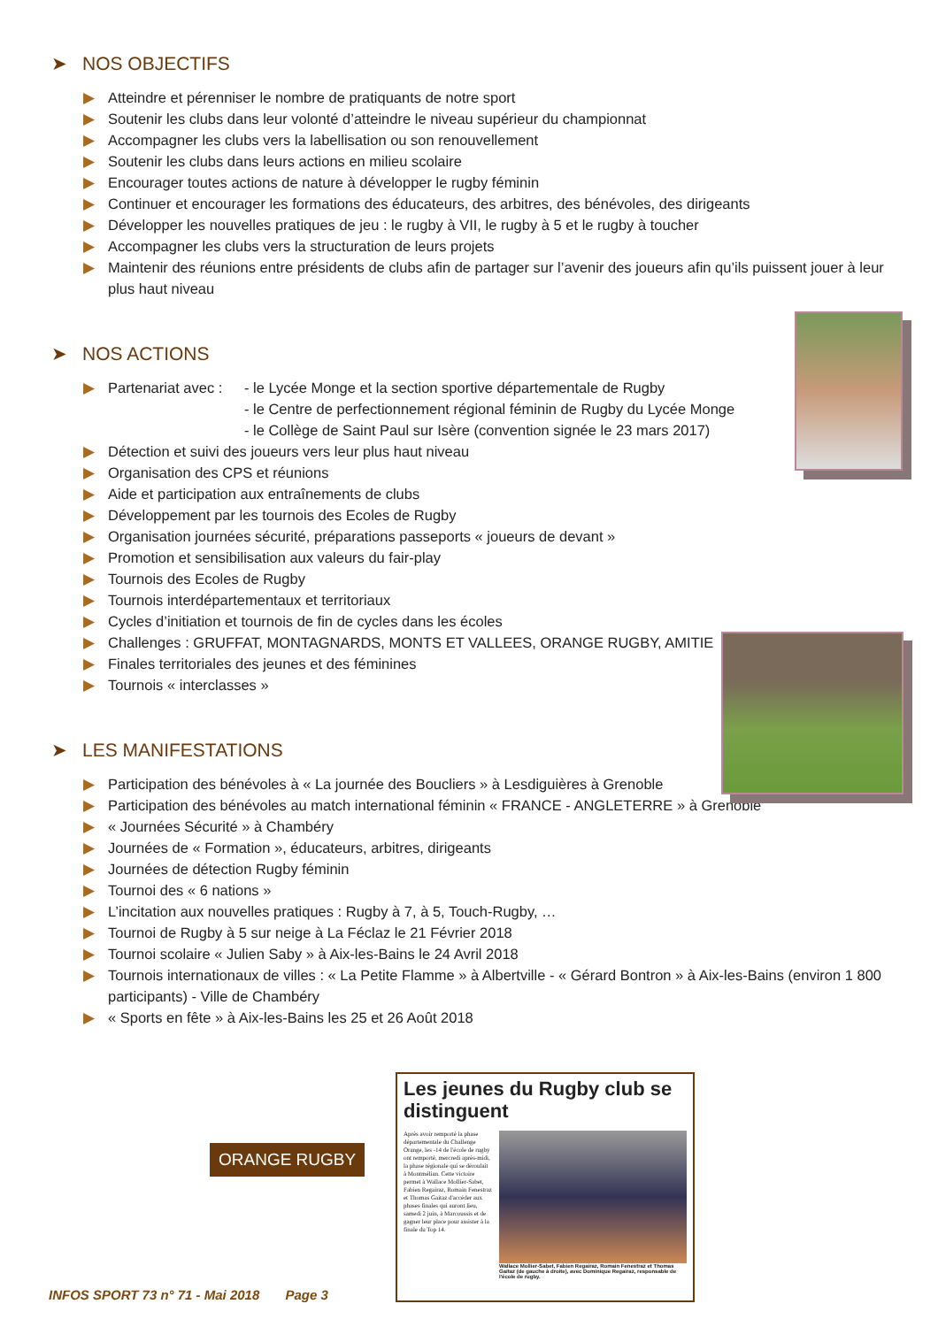➤ NOS OBJECTIFS
▶ Atteindre et pérenniser le nombre de pratiquants de notre sport
▶ Soutenir les clubs dans leur volonté d’atteindre le niveau supérieur du championnat
▶ Accompagner les clubs vers la labellisation ou son renouvellement
▶ Soutenir les clubs dans leurs actions en milieu scolaire
▶ Encourager toutes actions de nature à développer le rugby féminin
▶ Continuer et encourager les formations des éducateurs, des arbitres, des bénévoles, des dirigeants
▶ Développer les nouvelles pratiques de jeu : le rugby à VII, le rugby à 5 et le rugby à toucher
▶ Accompagner les clubs vers la structuration de leurs projets
▶ Maintenir des réunions entre présidents de clubs afin de partager sur l’avenir des joueurs afin qu’ils puissent jouer à leur plus haut niveau
➤ NOS ACTIONS
▶ Partenariat avec : - le Lycée Monge et la section sportive départementale de Rugby
- le Centre de perfectionnement régional féminin de Rugby du Lycée Monge
- le Collège de Saint Paul sur Isère (convention signée le 23 mars 2017)
▶ Détection et suivi des joueurs vers leur plus haut niveau
▶ Organisation des CPS et réunions
▶ Aide et participation aux entraînements de clubs
▶ Développement par les tournois des Ecoles de Rugby
▶ Organisation journées sécurité, préparations passeports « joueurs de devant »
▶ Promotion et sensibilisation aux valeurs du fair-play
▶ Tournois des Ecoles de Rugby
▶ Tournois interdépartementaux et territoriaux
▶ Cycles d’initiation et tournois de fin de cycles dans les écoles
▶ Challenges : GRUFFAT, MONTAGNARDS, MONTS ET VALLEES, ORANGE RUGBY, AMITIE
▶ Finales territoriales des jeunes et des féminines
▶ Tournois « interclasses »
➤ LES MANIFESTATIONS
▶ Participation des bénévoles à « La journée des Boucliers » à Lesdiguières à Grenoble
▶ Participation des bénévoles au match international féminin « FRANCE - ANGLETERRE » à Grenoble
▶ « Journées Sécurité » à Chambéry
▶ Journées de « Formation », éducateurs, arbitres, dirigeants
▶ Journées de détection Rugby féminin
▶ Tournoi des « 6 nations »
▶ L’incitation aux nouvelles pratiques : Rugby à 7, à 5, Touch-Rugby, …
▶ Tournoi de Rugby à 5 sur neige à La Féclaz le 21 Février 2018
▶ Tournoi scolaire « Julien Saby » à Aix-les-Bains le 24 Avril 2018
▶ Tournois internationaux de villes : « La Petite Flamme » à Albertville - « Gérard Bontron » à Aix-les-Bains (environ 1 800 participants) - Ville de Chambéry
▶ « Sports en fête » à Aix-les-Bains les 25 et 26 Août 2018
ORANGE RUGBY
Les jeunes du Rugby club se distinguent
Après avoir remporté la phase départementale du Challenge Orange, les -14 de l'école de rugby ont remporté, mercredi après-midi, la phase régionale qui se déroulait à Montmélian. Cette victoire permet à Wallace Mollier-Sabet, Fabien Regairaz, Romain Fenestraz et Thomas Gaitaz d'accéder aux phases finales qui auront lieu, samedi 2 juin, à Marcoussis et de gagner leur place pour assister à la finale du Top 14.
Wallace Mollier-Sabet, Fabien Regairaz, Romain Fenestraz et Thomas Gaitaz (de gauche à droite), avec Dominique Regairaz, responsable de l'école de rugby.
INFOS SPORT 73 n° 71 - Mai 2018 Page 3